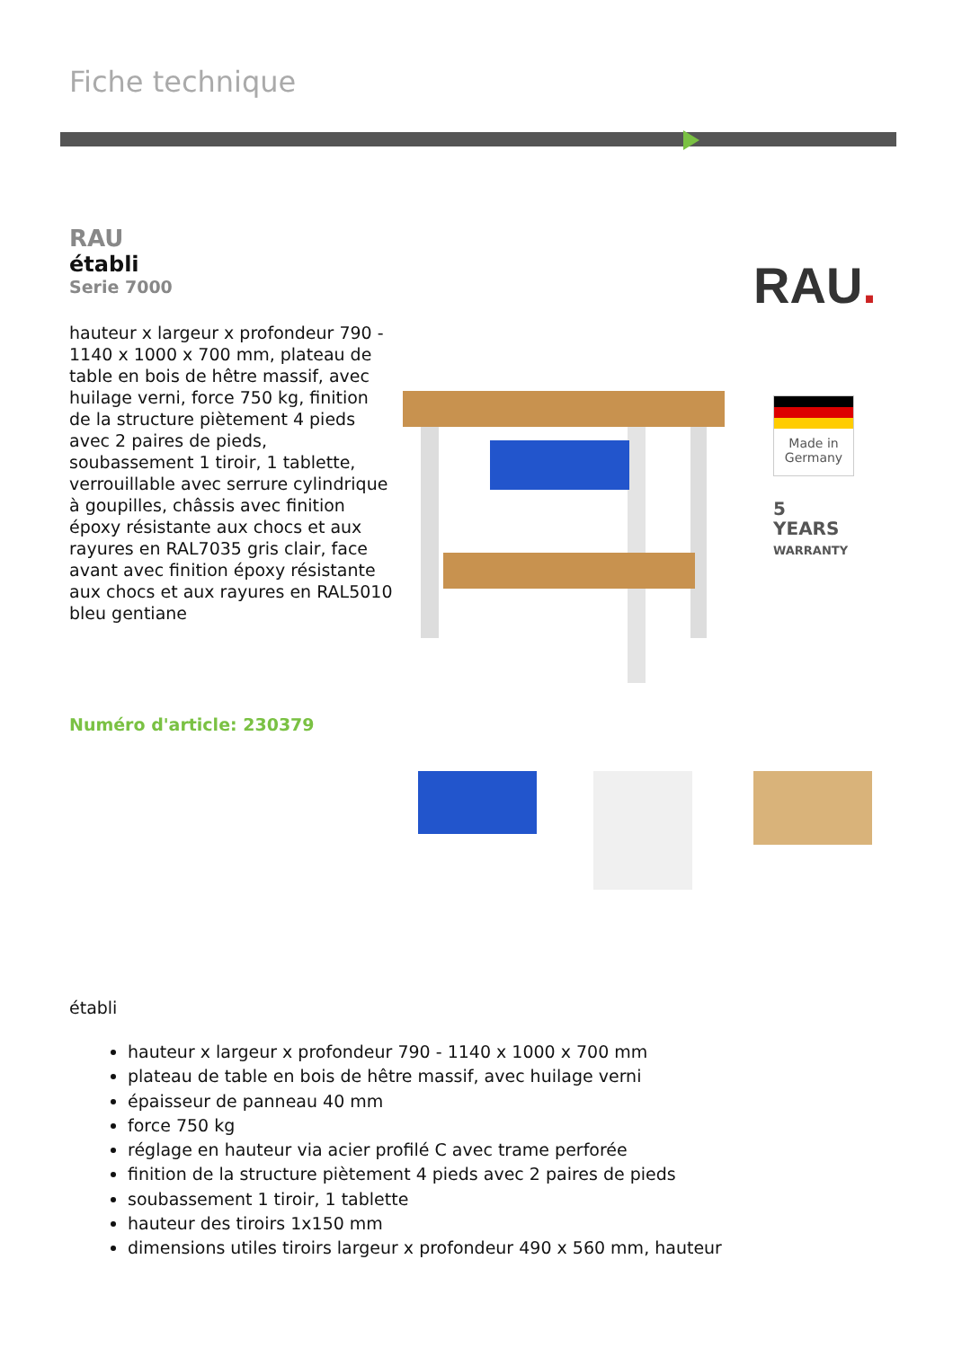Fiche technique
RAU
établi
Serie 7000
hauteur x largeur x profondeur 790 - 1140 x 1000 x 700 mm, plateau de table en bois de hêtre massif, avec huilage verni, force 750 kg, finition de la structure piètement 4 pieds avec 2 paires de pieds, soubassement 1 tiroir, 1 tablette, verrouillable avec serrure cylindrique à goupilles, châssis avec finition époxy résistante aux chocs et aux rayures en RAL7035 gris clair, face avant avec finition époxy résistante aux chocs et aux rayures en RAL5010 bleu gentiane
RAU.
Made in Germany
5
YEARS
WARRANTY
Numéro d'article: 230379
établi
hauteur x largeur x profondeur 790 - 1140 x 1000 x 700 mm
plateau de table en bois de hêtre massif, avec huilage verni
épaisseur de panneau 40 mm
force 750 kg
réglage en hauteur via acier profilé C avec trame perforée
finition de la structure piètement 4 pieds avec 2 paires de pieds
soubassement 1 tiroir, 1 tablette
hauteur des tiroirs 1x150 mm
dimensions utiles tiroirs largeur x profondeur 490 x 560 mm, hauteur